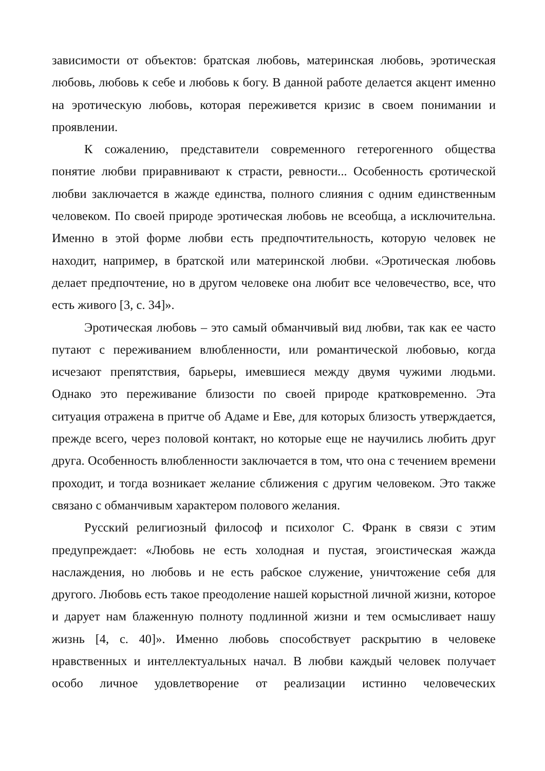зависимости от объектов: братская любовь, материнская любовь, эротическая любовь, любовь к себе и любовь к богу. В данной работе делается акцент именно на эротическую любовь, которая переживется кризис в своем понимании и проявлении.
К сожалению, представители современного гетерогенного общества понятие любви приравнивают к страсти, ревности... Особенность єротической любви заключается в жажде единства, полного слияния с одним единственным человеком. По своей природе эротическая любовь не всеобща, а исключительна. Именно в этой форме любви есть предпочтительность, которую человек не находит, например, в братской или материнской любви. «Эротическая любовь делает предпочтение, но в другом человеке она любит все человечество, все, что есть живого [3, с. 34]».
Эротическая любовь – это самый обманчивый вид любви, так как ее часто путают с переживанием влюбленности, или романтической любовью, когда исчезают препятствия, барьеры, имевшиеся между двумя чужими людьми. Однако это переживание близости по своей природе кратковременно. Эта ситуация отражена в притче об Адаме и Еве, для которых близость утверждается, прежде всего, через половой контакт, но которые еще не научились любить друг друга. Особенность влюбленности заключается в том, что она с течением времени проходит, и тогда возникает желание сближения с другим человеком. Это также связано с обманчивым характером полового желания.
Русский религиозный философ и психолог С. Франк в связи с этим предупреждает: «Любовь не есть холодная и пустая, эгоистическая жажда наслаждения, но любовь и не есть рабское служение, уничтожение себя для другого. Любовь есть такое преодоление нашей корыстной личной жизни, которое и дарует нам блаженную полноту подлинной жизни и тем осмысливает нашу жизнь [4, с. 40]». Именно любовь способствует раскрытию в человеке нравственных и интеллектуальных начал. В любви каждый человек получает особо личное удовлетворение от реализации истинно человеческих